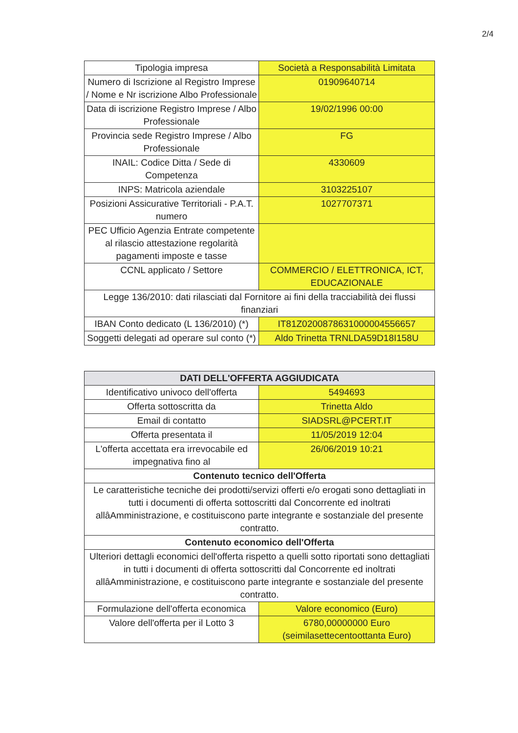2/4
| Tipologia impresa | Società a Responsabilità Limitata |
| Numero di Iscrizione al Registro Imprese / Nome e Nr iscrizione Albo Professionale | 01909640714 |
| Data di iscrizione Registro Imprese / Albo Professionale | 19/02/1996 00:00 |
| Provincia sede Registro Imprese / Albo Professionale | FG |
| INAIL: Codice Ditta / Sede di Competenza | 4330609 |
| INPS: Matricola aziendale | 3103225107 |
| Posizioni Assicurative Territoriali - P.A.T. numero | 1027707371 |
| PEC Ufficio Agenzia Entrate competente al rilascio attestazione regolarità pagamenti imposte e tasse | |
| CCNL applicato / Settore | COMMERCIO / ELETTRONICA, ICT, EDUCAZIONALE |
| Legge 136/2010: dati rilasciati dal Fornitore ai fini della tracciabilità dei flussi finanziari | |
| IBAN Conto dedicato (L 136/2010) (*) | IT81Z0200878631000004556657 |
| Soggetti delegati ad operare sul conto (*) | Aldo Trinetta TRNLDA59D18I158U |
| DATI DELL'OFFERTA AGGIUDICATA | |
| --- | --- |
| Identificativo univoco dell'offerta | 5494693 |
| Offerta sottoscritta da | Trinetta Aldo |
| Email di contatto | SIADSRL@PCERT.IT |
| Offerta presentata il | 11/05/2019 12:04 |
| L'offerta accettata era irrevocabile ed impegnativa fino al | 26/06/2019 10:21 |
| Contenuto tecnico dell'Offerta | |
| Le caratteristiche tecniche dei prodotti/servizi offerti e/o erogati sono dettagliati in tutti i documenti di offerta sottoscritti dal Concorrente ed inoltrati allâAmministrazione, e costituiscono parte integrante e sostanziale del presente contratto. | |
| Contenuto economico dell'Offerta | |
| Ulteriori dettagli economici dell'offerta rispetto a quelli sotto riportati sono dettagliati in tutti i documenti di offerta sottoscritti dal Concorrente ed inoltrati allâAmministrazione, e costituiscono parte integrante e sostanziale del presente contratto. | |
| Formulazione dell'offerta economica | Valore economico (Euro) |
| Valore dell'offerta per il Lotto 3 | 6780,00000000 Euro (seimilasettecentoottanta Euro) |